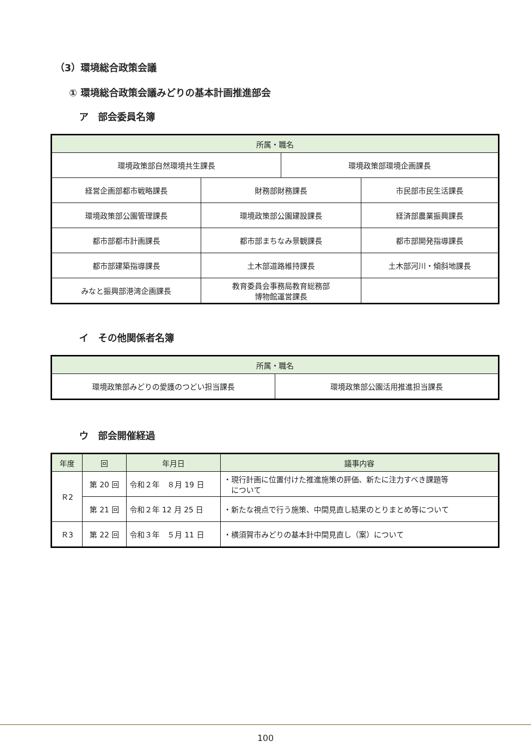（3）環境総合政策会議
① 環境総合政策会議みどりの基本計画推進部会
ア　部会委員名簿
| 所属・職名 | | | |
| --- | --- | --- | --- |
| 環境政策部自然環境共生課長 | | 環境政策部環境企画課長 | |
| 経営企画部都市戦略課長 | 財務部財務課長 | | 市民部市民生活課長 |
| 環境政策部公園管理課長 | 環境政策部公園建設課長 | | 経済部農業振興課長 |
| 都市部都市計画課長 | 都市部まちなみ景観課長 | | 都市部開発指導課長 |
| 都市部建築指導課長 | 土木部道路維持課長 | | 土木部河川・傾斜地課長 |
| みなと振興部港湾企画課長 | 教育委員会事務局教育総務部 博物館運営課長 | | |
イ　その他関係者名簿
| 所属・職名 | |
| --- | --- |
| 環境政策部みどりの愛護のつどい担当課長 | 環境政策部公園活用推進担当課長 |
ウ　部会開催経過
| 年度 | 回 | 年月日 | 議事内容 |
| --- | --- | --- | --- |
| Ｒ2 | 第 20 回 | 令和２年 ８月 19 日 | ・現行計画に位置付けた推進施策の評価、新たに注力すべき課題等 について |
| | 第 21 回 | 令和２年 12 月 25 日 | ・新たな視点で行う施策、中間見直し結果のとりまとめ等について |
| Ｒ3 | 第 22 回 | 令和３年 ５月 11 日 | ・横須賀市みどりの基本計中間見直し（案）について |
100